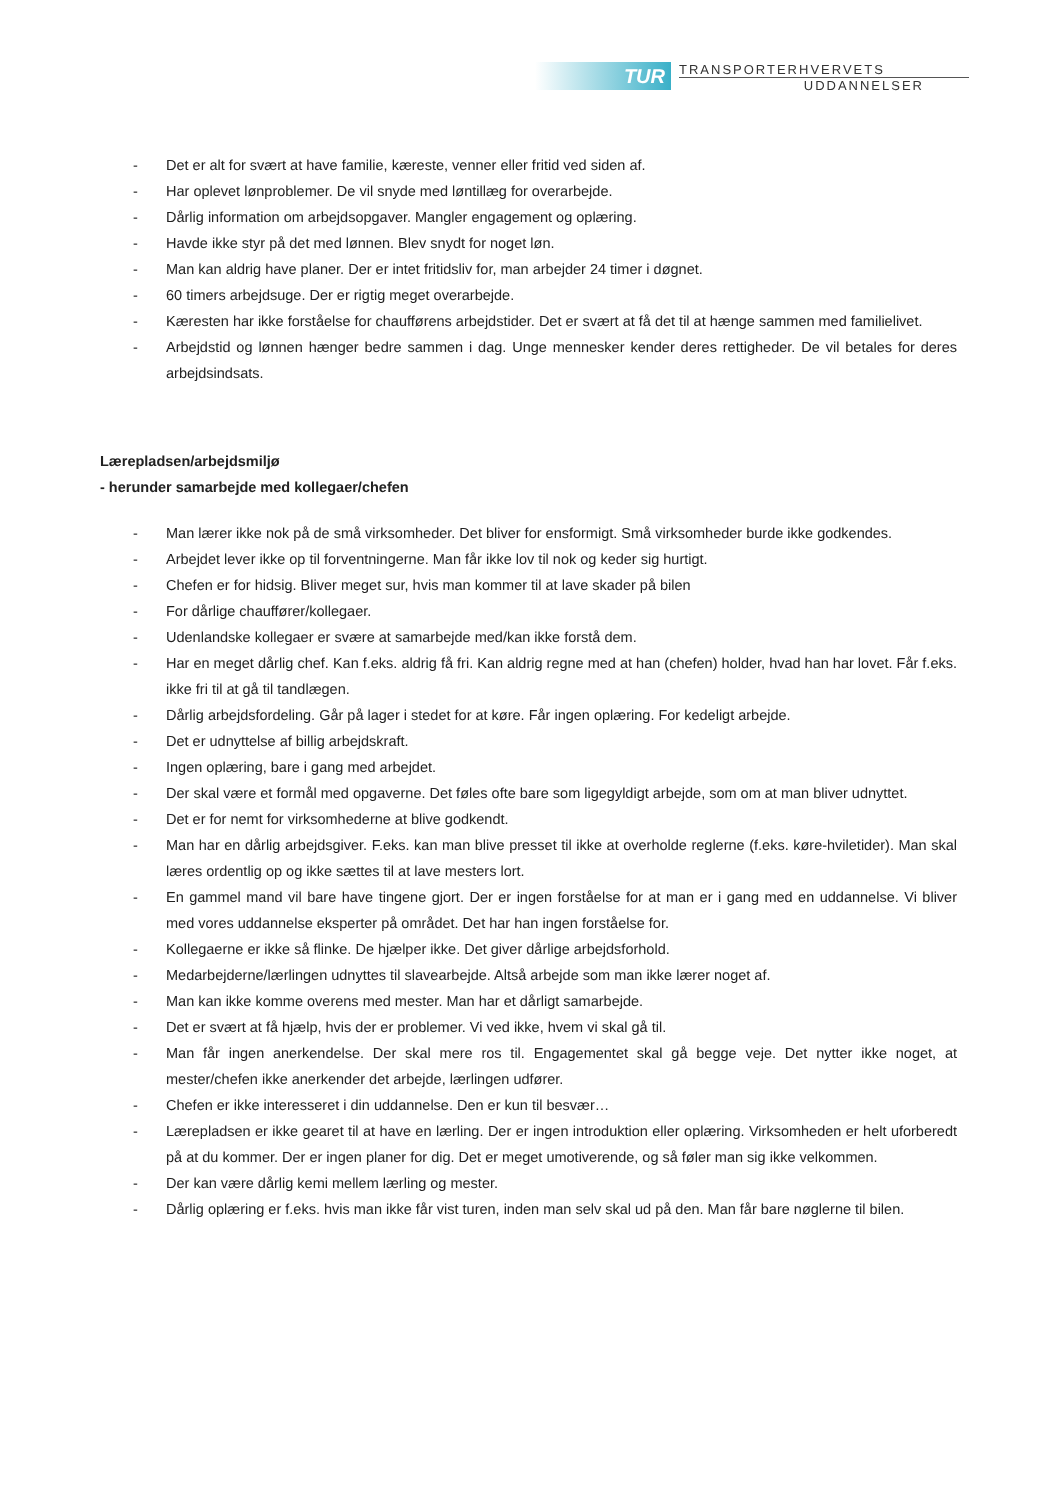TUR
TRANSPORTERHVERVETS
UDDANNELSER
- Det er alt for svært at have familie, kæreste, venner eller fritid ved siden af.
- Har oplevet lønproblemer. De vil snyde med løntillæg for overarbejde.
- Dårlig information om arbejdsopgaver. Mangler engagement og oplæring.
- Havde ikke styr på det med lønnen. Blev snydt for noget løn.
- Man kan aldrig have planer. Der er intet fritidsliv for, man arbejder 24 timer i døgnet.
- 60 timers arbejdsuge. Der er rigtig meget overarbejde.
- Kæresten har ikke forståelse for chaufførens arbejdstider. Det er svært at få det til at hænge sammen med familielivet.
- Arbejdstid og lønnen hænger bedre sammen i dag. Unge mennesker kender deres rettigheder. De vil betales for deres arbejdsindsats.
Lærepladsen/arbejdsmiljø
- herunder samarbejde med kollegaer/chefen
- Man lærer ikke nok på de små virksomheder. Det bliver for ensformigt. Små virksomheder burde ikke godkendes.
- Arbejdet lever ikke op til forventningerne. Man får ikke lov til nok og keder sig hurtigt.
- Chefen er for hidsig. Bliver meget sur, hvis man kommer til at lave skader på bilen
- For dårlige chauffører/kollegaer.
- Udenlandske kollegaer er svære at samarbejde med/kan ikke forstå dem.
- Har en meget dårlig chef. Kan f.eks. aldrig få fri. Kan aldrig regne med at han (chefen) holder, hvad han har lovet. Får f.eks. ikke fri til at gå til tandlægen.
- Dårlig arbejdsfordeling. Går på lager i stedet for at køre. Får ingen oplæring. For kedeligt arbejde.
- Det er udnyttelse af billig arbejdskraft.
- Ingen oplæring, bare i gang med arbejdet.
- Der skal være et formål med opgaverne. Det føles ofte bare som ligegyldigt arbejde, som om at man bliver udnyttet.
- Det er for nemt for virksomhederne at blive godkendt.
- Man har en dårlig arbejdsgiver. F.eks. kan man blive presset til ikke at overholde reglerne (f.eks. køre-hviletider). Man skal læres ordentlig op og ikke sættes til at lave mesters lort.
- En gammel mand vil bare have tingene gjort. Der er ingen forståelse for at man er i gang med en uddannelse. Vi bliver med vores uddannelse eksperter på området. Det har han ingen forståelse for.
- Kollegaerne er ikke så flinke. De hjælper ikke. Det giver dårlige arbejdsforhold.
- Medarbejderne/lærlingen udnyttes til slavearbejde. Altså arbejde som man ikke lærer noget af.
- Man kan ikke komme overens med mester. Man har et dårligt samarbejde.
- Det er svært at få hjælp, hvis der er problemer. Vi ved ikke, hvem vi skal gå til.
- Man får ingen anerkendelse. Der skal mere ros til. Engagementet skal gå begge veje. Det nytter ikke noget, at mester/chefen ikke anerkender det arbejde, lærlingen udfører.
- Chefen er ikke interesseret i din uddannelse. Den er kun til besvær…
- Lærepladsen er ikke gearet til at have en lærling. Der er ingen introduktion eller oplæring. Virksomheden er helt uforberedt på at du kommer. Der er ingen planer for dig. Det er meget umotiverende, og så føler man sig ikke velkommen.
- Der kan være dårlig kemi mellem lærling og mester.
- Dårlig oplæring er f.eks. hvis man ikke får vist turen, inden man selv skal ud på den. Man får bare nøglerne til bilen.